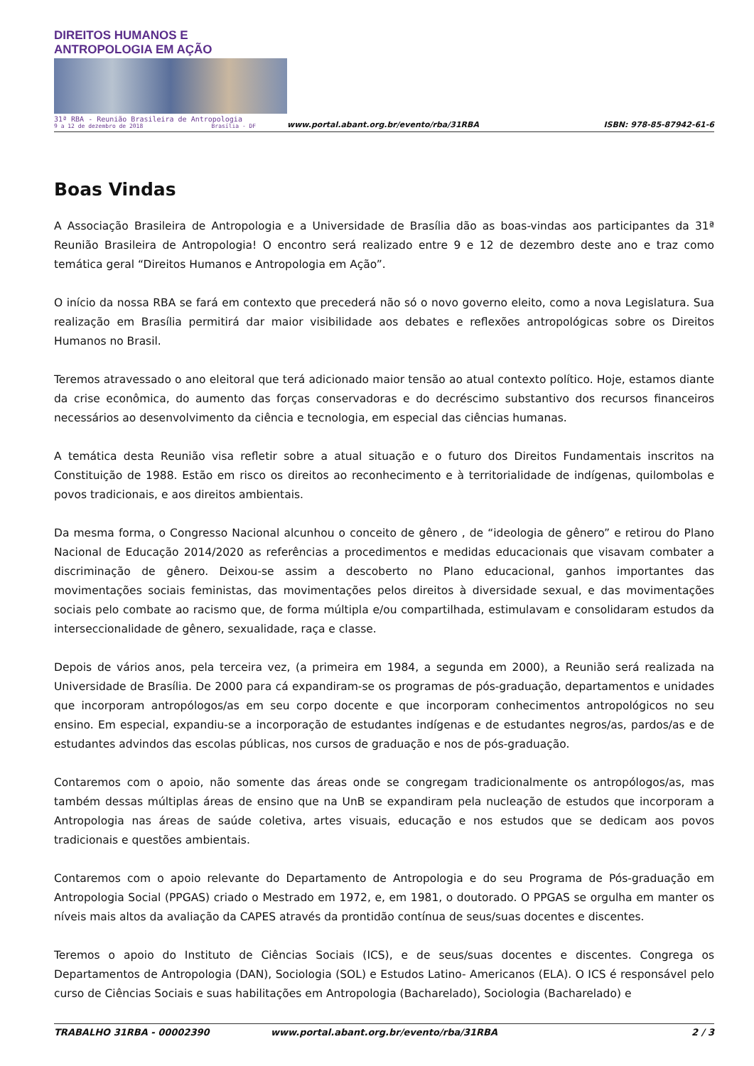DIREITOS HUMANOS E ANTROPOLOGIA EM AÇÃO
31ª RBA - Reunião Brasileira de Antropologia
9 a 12 de dezembro de 2018 Brasília - DF
www.portal.abant.org.br/evento/rba/31RBA
ISBN: 978-85-87942-61-6
Boas Vindas
A Associação Brasileira de Antropologia e a Universidade de Brasília dão as boas-vindas aos participantes da 31ª Reunião Brasileira de Antropologia! O encontro será realizado entre 9 e 12 de dezembro deste ano e traz como temática geral “Direitos Humanos e Antropologia em Ação”.
O início da nossa RBA se fará em contexto que precederá não só o novo governo eleito, como a nova Legislatura. Sua realização em Brasília permitirá dar maior visibilidade aos debates e reflexões antropológicas sobre os Direitos Humanos no Brasil.
Teremos atravessado o ano eleitoral que terá adicionado maior tensão ao atual contexto político. Hoje, estamos diante da crise econômica, do aumento das forças conservadoras e do decréscimo substantivo dos recursos financeiros necessários ao desenvolvimento da ciência e tecnologia, em especial das ciências humanas.
A temática desta Reunião visa refletir sobre a atual situação e o futuro dos Direitos Fundamentais inscritos na Constituição de 1988. Estão em risco os direitos ao reconhecimento e à territorialidade de indígenas, quilombolas e povos tradicionais, e aos direitos ambientais.
Da mesma forma, o Congresso Nacional alcunhou o conceito de gênero , de “ideologia de gênero” e retirou do Plano Nacional de Educação 2014/2020 as referências a procedimentos e medidas educacionais que visavam combater a discriminação de gênero. Deixou-se assim a descoberto no Plano educacional, ganhos importantes das movimentações sociais feministas, das movimentações pelos direitos à diversidade sexual, e das movimentações sociais pelo combate ao racismo que, de forma múltipla e/ou compartilhada, estimulavam e consolidaram estudos da interseccionalidade de gênero, sexualidade, raça e classe.
Depois de vários anos, pela terceira vez, (a primeira em 1984, a segunda em 2000), a Reunião será realizada na Universidade de Brasília. De 2000 para cá expandiram-se os programas de pós-graduação, departamentos e unidades que incorporam antropólogos/as em seu corpo docente e que incorporam conhecimentos antropológicos no seu ensino. Em especial, expandiu-se a incorporação de estudantes indígenas e de estudantes negros/as, pardos/as e de estudantes advindos das escolas públicas, nos cursos de graduação e nos de pós-graduação.
Contaremos com o apoio, não somente das áreas onde se congregam tradicionalmente os antropólogos/as, mas também dessas múltiplas áreas de ensino que na UnB se expandiram pela nucleação de estudos que incorporam a Antropologia nas áreas de saúde coletiva, artes visuais, educação e nos estudos que se dedicam aos povos tradicionais e questões ambientais.
Contaremos com o apoio relevante do Departamento de Antropologia e do seu Programa de Pós-graduação em Antropologia Social (PPGAS) criado o Mestrado em 1972, e, em 1981, o doutorado. O PPGAS se orgulha em manter os níveis mais altos da avaliação da CAPES através da prontidão contínua de seus/suas docentes e discentes.
Teremos o apoio do Instituto de Ciências Sociais (ICS), e de seus/suas docentes e discentes. Congrega os Departamentos de Antropologia (DAN), Sociologia (SOL) e Estudos Latino- Americanos (ELA). O ICS é responsável pelo curso de Ciências Sociais e suas habilitações em Antropologia (Bacharelado), Sociologia (Bacharelado) e
TRABALHO 31RBA - 00002390 www.portal.abant.org.br/evento/rba/31RBA 2 / 3